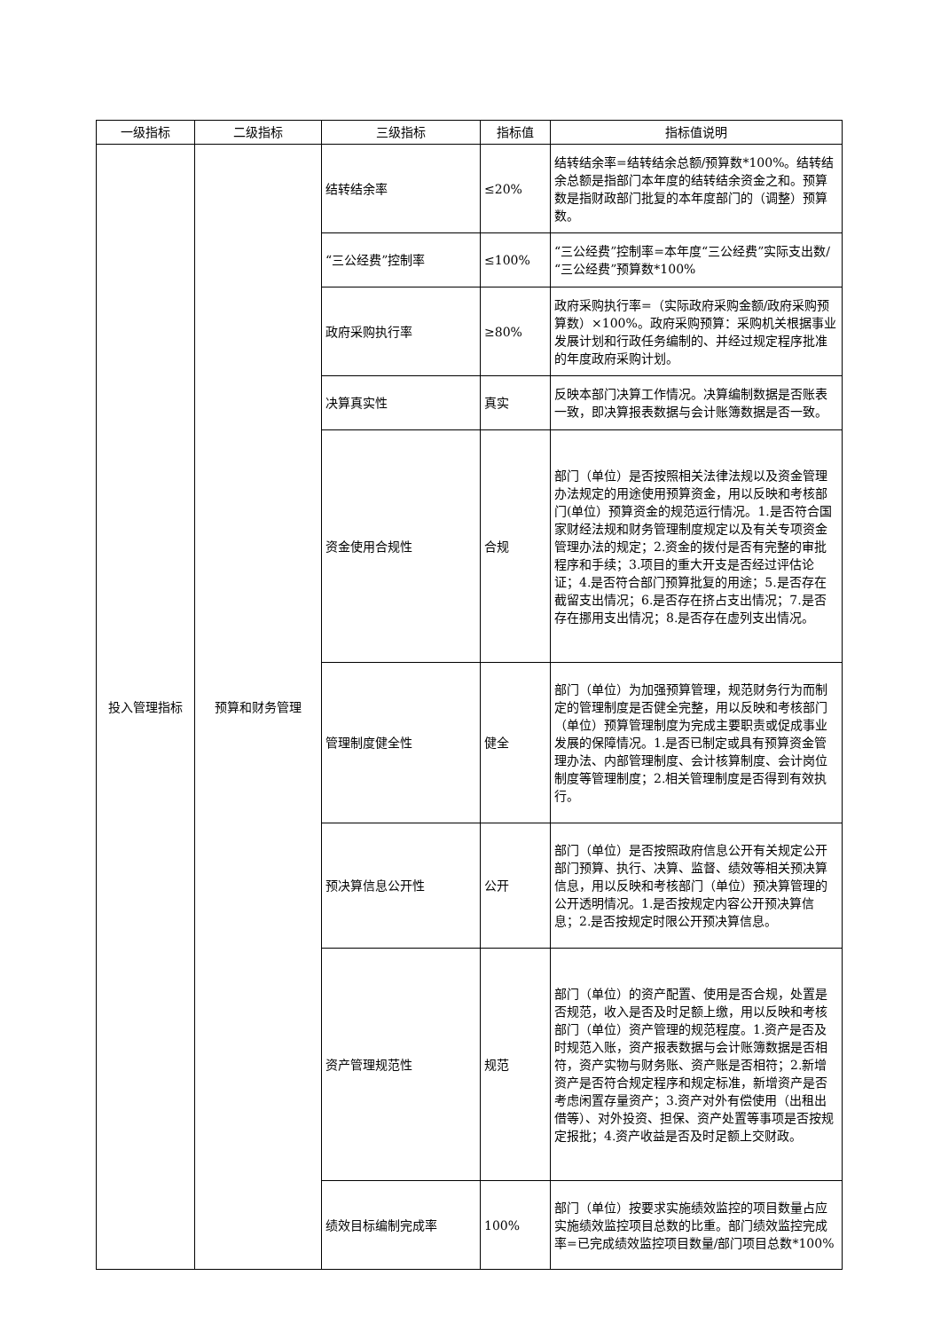| 一级指标 | 二级指标 | 三级指标 | 指标值 | 指标值说明 |
| --- | --- | --- | --- | --- |
| 投入管理指标 | 预算和财务管理 | 结转结余率 | ≤20% | 结转结余率=结转结余总额/预算数*100%。结转结余总额是指部门本年度的结转结余资金之和。预算数是指财政部门批复的本年度部门的（调整）预算数。 |
| | | “三公经费”控制率 | ≤100% | “三公经费”控制率=本年度“三公经费”实际支出数/“三公经费”预算数*100% |
| | | 政府采购执行率 | ≥80% | 政府采购执行率=（实际政府采购金额/政府采购预算数）×100%。政府采购预算：采购机关根据事业发展计划和行政任务编制的、并经过规定程序批准的年度政府采购计划。 |
| | | 决算真实性 | 真实 | 反映本部门决算工作情况。决算编制数据是否账表一致，即决算报表数据与会计账簿数据是否一致。 |
| | | 资金使用合规性 | 合规 | 部门（单位）是否按照相关法律法规以及资金管理办法规定的用途使用预算资金，用以反映和考核部门(单位）预算资金的规范运行情况。1.是否符合国家财经法规和财务管理制度规定以及有关专项资金管理办法的规定；2.资金的拨付是否有完整的审批程序和手续；3.项目的重大开支是否经过评估论证；4.是否符合部门预算批复的用途；5.是否存在截留支出情况；6.是否存在挤占支出情况；7.是否存在挪用支出情况；8.是否存在虚列支出情况。 |
| | | 管理制度健全性 | 健全 | 部门（单位）为加强预算管理，规范财务行为而制定的管理制度是否健全完整，用以反映和考核部门（单位）预算管理制度为完成主要职责或促成事业发展的保障情况。1.是否已制定或具有预算资金管理办法、内部管理制度、会计核算制度、会计岗位制度等管理制度；2.相关管理制度是否得到有效执行。 |
| | | 预决算信息公开性 | 公开 | 部门（单位）是否按照政府信息公开有关规定公开部门预算、执行、决算、监督、绩效等相关预决算信息，用以反映和考核部门（单位）预决算管理的公开透明情况。1.是否按规定内容公开预决算信息；2.是否按规定时限公开预决算信息。 |
| | | 资产管理规范性 | 规范 | 部门（单位）的资产配置、使用是否合规，处置是否规范，收入是否及时足额上缴，用以反映和考核部门（单位）资产管理的规范程度。1.资产是否及时规范入账，资产报表数据与会计账簿数据是否相符，资产实物与财务账、资产账是否相符；2.新增资产是否符合规定程序和规定标准，新增资产是否考虑闲置存量资产；3.资产对外有偿使用（出租出借等）、对外投资、担保、资产处置等事项是否按规定报批；4.资产收益是否及时足额上交财政。 |
| | | 绩效目标编制完成率 | 100% | 部门（单位）按要求实施绩效监控的项目数量占应实施绩效监控项目总数的比重。部门绩效监控完成率=已完成绩效监控项目数量/部门项目总数*100% |